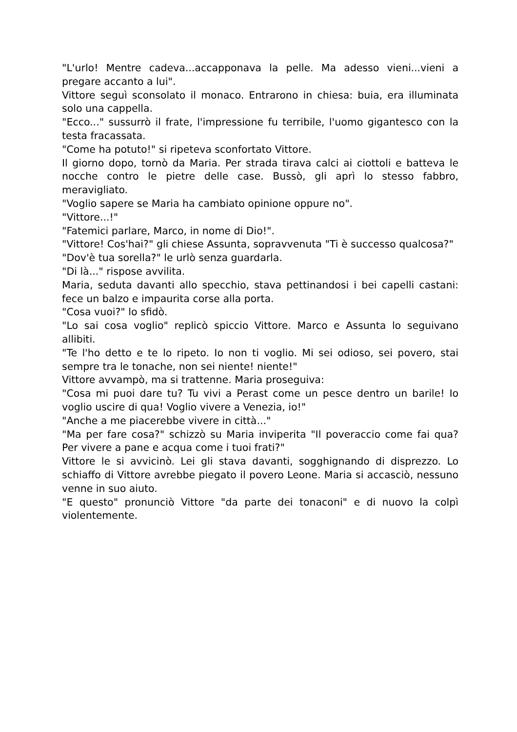"L'urlo! Mentre cadeva...accapponava la pelle. Ma adesso vieni...vieni a pregare accanto a lui".
Vittore seguì sconsolato il monaco. Entrarono in chiesa: buia, era illuminata solo una cappella.
"Ecco..." sussurrò il frate, l'impressione fu terribile, l'uomo gigantesco con la testa fracassata.
"Come ha potuto!" si ripeteva sconfortato Vittore.
Il giorno dopo, tornò da Maria. Per strada tirava calci ai ciottoli e batteva le nocche contro le pietre delle case. Bussò, gli aprì lo stesso fabbro, meravigliato.
"Voglio sapere se Maria ha cambiato opinione oppure no".
"Vittore...!"
"Fatemici parlare, Marco, in nome di Dio!".
"Vittore! Cos'hai?" gli chiese Assunta, sopravvenuta "Ti è successo qualcosa?"
"Dov'è tua sorella?" le urlò senza guardarla.
"Di là..." rispose avvilita.
Maria, seduta davanti allo specchio, stava pettinandosi i bei capelli castani: fece un balzo e impaurita corse alla porta.
"Cosa vuoi?" lo sfidò.
"Lo sai cosa voglio" replicò spiccio Vittore. Marco e Assunta lo seguivano allibiti.
"Te l'ho detto e te lo ripeto. Io non ti voglio. Mi sei odioso, sei povero, stai sempre tra le tonache, non sei niente! niente!"
Vittore avvampò, ma si trattenne. Maria proseguiva:
"Cosa mi puoi dare tu? Tu vivi a Perast come un pesce dentro un barile! Io voglio uscire di qua! Voglio vivere a Venezia, io!"
"Anche a me piacerebbe vivere in città..."
"Ma per fare cosa?" schizzò su Maria inviperita "Il poveraccio come fai qua? Per vivere a pane e acqua come i tuoi frati?"
Vittore le si avvicinò. Lei gli stava davanti, sogghignando di disprezzo. Lo schiaffo di Vittore avrebbe piegato il povero Leone. Maria si accasciò, nessuno venne in suo aiuto.
"E questo" pronunciò Vittore "da parte dei tonaconi" e di nuovo la colpì violentemente.